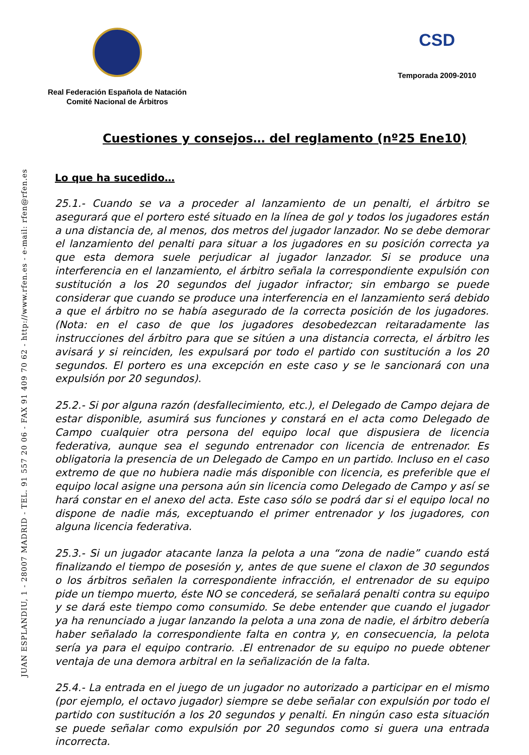JUAN ESPLANDIU, 1 - 28007 MADRID - TEL. 91 557 20 06 - FAX 91 409 70 62 - http://www.rfen.es - e-mail: rfen@rfen.es
Real Federación Española de Natación
Comité Nacional de Árbitros
CSD
Temporada 2009-2010
Cuestiones y consejos… del reglamento (nº25 Ene10)
Lo que ha sucedido…
25.1.- Cuando se va a proceder al lanzamiento de un penalti, el árbitro se asegurará que el portero esté situado en la línea de gol y todos los jugadores están a una distancia de, al menos, dos metros del jugador lanzador. No se debe demorar el lanzamiento del penalti para situar a los jugadores en su posición correcta ya que esta demora suele perjudicar al jugador lanzador. Si se produce una interferencia en el lanzamiento, el árbitro señala la correspondiente expulsión con sustitución a los 20 segundos del jugador infractor; sin embargo se puede considerar que cuando se produce una interferencia en el lanzamiento será debido a que el árbitro no se había asegurado de la correcta posición de los jugadores. (Nota: en el caso de que los jugadores desobedezcan reitaradamente las instrucciones del árbitro para que se sitúen a una distancia correcta, el árbitro les avisará y si reinciden, les expulsará por todo el partido con sustitución a los 20 segundos. El portero es una excepción en este caso y se le sancionará con una expulsión por 20 segundos).
25.2.- Si por alguna razón (desfallecimiento, etc.), el Delegado de Campo dejara de estar disponible, asumirá sus funciones y constará en el acta como Delegado de Campo cualquier otra persona del equipo local que dispusiera de licencia federativa, aunque sea el segundo entrenador con licencia de entrenador. Es obligatoria la presencia de un Delegado de Campo en un partido. Incluso en el caso extremo de que no hubiera nadie más disponible con licencia, es preferible que el equipo local asigne una persona aún sin licencia como Delegado de Campo y así se hará constar en el anexo del acta. Este caso sólo se podrá dar si el equipo local no dispone de nadie más, exceptuando el primer entrenador y los jugadores, con alguna licencia federativa.
25.3.- Si un jugador atacante lanza la pelota a una “zona de nadie” cuando está finalizando el tiempo de posesión y, antes de que suene el claxon de 30 segundos o los árbitros señalen la correspondiente infracción, el entrenador de su equipo pide un tiempo muerto, éste NO se concederá, se señalará penalti contra su equipo y se dará este tiempo como consumido. Se debe entender que cuando el jugador ya ha renunciado a jugar lanzando la pelota a una zona de nadie, el árbitro debería haber señalado la correspondiente falta en contra y, en consecuencia, la pelota sería ya para el equipo contrario. .El entrenador de su equipo no puede obtener ventaja de una demora arbitral en la señalización de la falta.
25.4.- La entrada en el juego de un jugador no autorizado a participar en el mismo (por ejemplo, el octavo jugador) siempre se debe señalar con expulsión por todo el partido con sustitución a los 20 segundos y penalti. En ningún caso esta situación se puede señalar como expulsión por 20 segundos como si guera una entrada incorrecta.